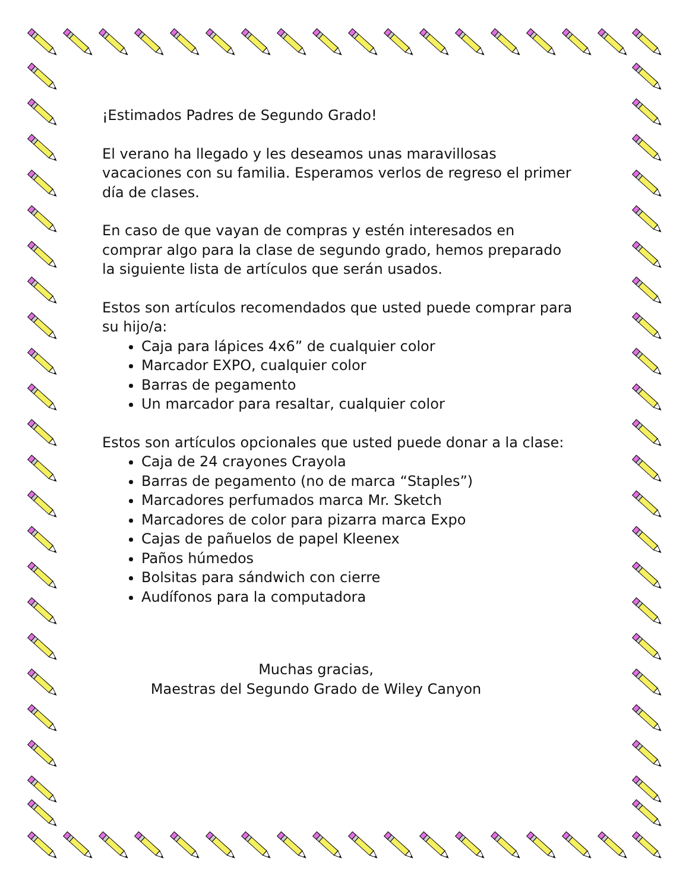¡Estimados Padres de Segundo Grado!
El verano ha llegado y les deseamos unas maravillosas vacaciones con su familia. Esperamos verlos de regreso el primer día de clases.
En caso de que vayan de compras y estén interesados en comprar algo para la clase de segundo grado, hemos preparado la siguiente lista de artículos que serán usados.
Estos son artículos recomendados que usted puede comprar para su hijo/a:
Caja para lápices 4x6” de cualquier color
Marcador EXPO, cualquier color
Barras de pegamento
Un marcador para resaltar, cualquier color
Estos son artículos opcionales que usted puede donar a la clase:
Caja de 24 crayones Crayola
Barras de pegamento (no de marca “Staples”)
Marcadores perfumados marca Mr. Sketch
Marcadores de color para pizarra marca Expo
Cajas de pañuelos de papel Kleenex
Paños húmedos
Bolsitas para sándwich con cierre
Audífonos para la computadora
Muchas gracias,
Maestras del Segundo Grado de Wiley Canyon